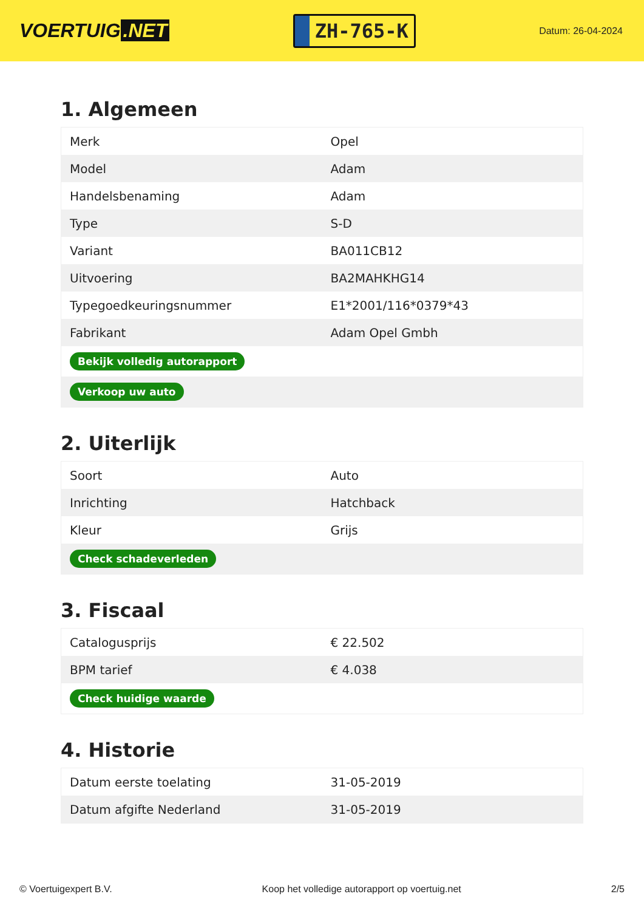VOERTUIG.NET
ZH-765-K
Datum: 26-04-2024
1. Algemeen
| Merk | Opel |
| Model | Adam |
| Handelsbenaming | Adam |
| Type | S-D |
| Variant | BA011CB12 |
| Uitvoering | BA2MAHKHG14 |
| Typegoedkeuringsnummer | E1*2001/116*0379*43 |
| Fabrikant | Adam Opel Gmbh |
| Bekijk volledig autorapport | |
| Verkoop uw auto | |
2. Uiterlijk
| Soort | Auto |
| Inrichting | Hatchback |
| Kleur | Grijs |
| Check schadeverleden | |
3. Fiscaal
| Catalogusprijs | € 22.502 |
| BPM tarief | € 4.038 |
| Check huidige waarde | |
4. Historie
| Datum eerste toelating | 31-05-2019 |
| Datum afgifte Nederland | 31-05-2019 |
© Voertuigexpert B.V. Koop het volledige autorapport op voertuig.net 2/5